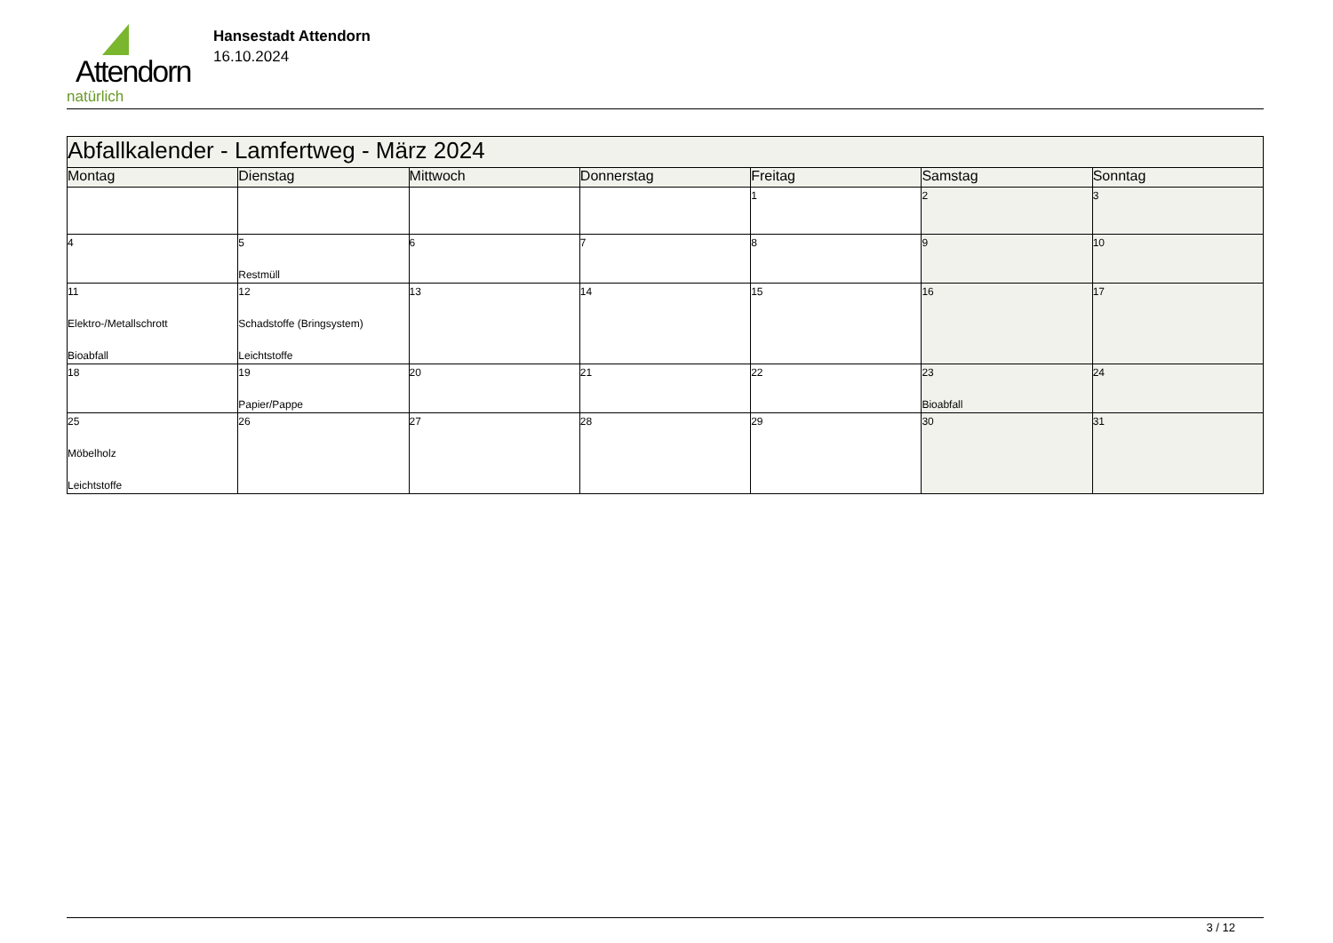Attendorn
natürlich
Hansestadt Attendorn
16.10.2024
| Abfallkalender - Lamfertweg - März 2024 | | | | | | |
| Montag | Dienstag | Mittwoch | Donnerstag | Freitag | Samstag | Sonntag |
| | | | | 1 | 2 | 3 |
| 4 | 5 Restmüll | 6 | 7 | 8 | 9 | 10 |
| 11 Elektro-/Metallschrott Bioabfall | 12 Schadstoffe (Bringsystem) Leichtstoffe | 13 | 14 | 15 | 16 | 17 |
| 18 | 19 Papier/Pappe | 20 | 21 | 22 | 23 Bioabfall | 24 |
| 25 Möbelholz Leichtstoffe | 26 | 27 | 28 | 29 | 30 | 31 |
3 / 12